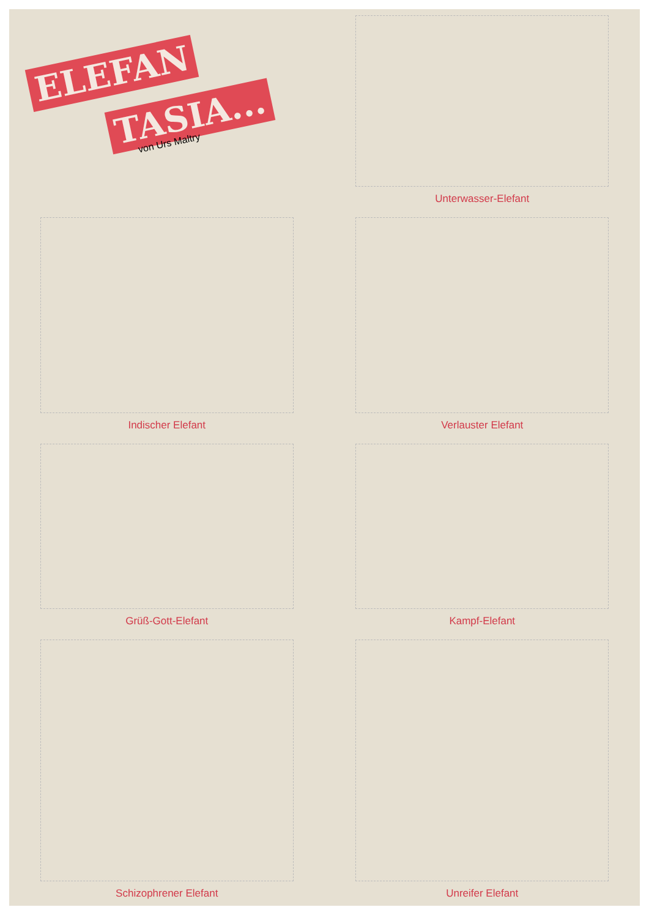ELEFAN
TASIA...
von Urs Maltry
Unterwasser-Elefant
Indischer Elefant
Verlauster Elefant
Grüß-Gott-Elefant
Kampf-Elefant
Schizophrener Elefant
Unreifer Elefant